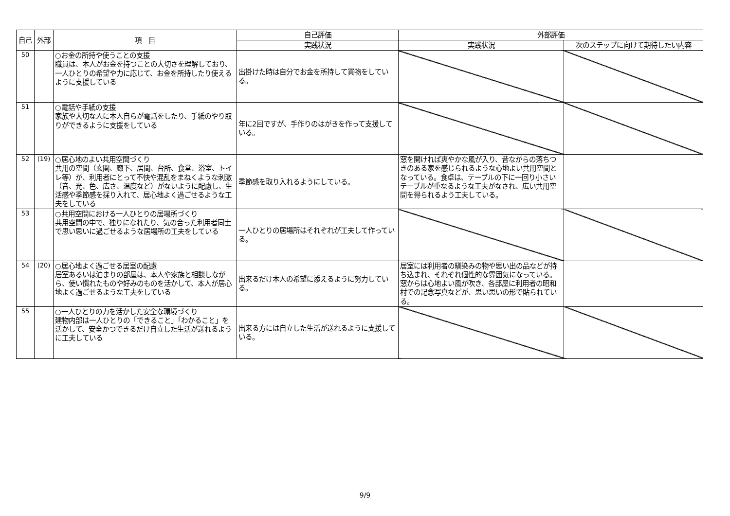| 自己 | 外部 | 項 目 | 自己評価 | 外部評価 | |
| --- | --- | --- | --- | --- | --- |
| | | | 実践状況 | 実践状況 | 次のステップに向けて期待したい内容 |
| 50 | | ○お金の所持や使うことの支援 職員は、本人がお金を持つことの大切さを理解しており、一人ひとりの希望や力に応じて、お金を所持したり使えるように支援している | 出掛けた時は自分でお金を所持して買物をしている。 | | |
| 51 | | ○電話や手紙の支援 家族や大切な人に本人自らが電話をしたり、手紙のやり取りができるように支援をしている | 年に2回ですが、手作りのはがきを作って支援している。 | | |
| 52 | (19) | ○居心地のよい共用空間づくり 共用の空間（玄関、廊下、居間、台所、食堂、浴室、トイレ等）が、利用者にとって不快や混乱をまねくような刺激（音、光、色、広さ、温度など）がないように配慮し、生活感や季節感を採り入れて、居心地よく過ごせるような工夫をしている | 季節感を取り入れるようにしている。 | 窓を開ければ爽やかな風が入り、昔ながらの落ちつきのある家を感じられるような心地よい共用空間となっている。食卓は、テーブルの下に一回り小さいテーブルが重なるような工夫がなされ、広い共用空間を得られるよう工夫している。 | |
| 53 | | ○共用空間における一人ひとりの居場所づくり 共用空間の中で、独りになれたり、気の合った利用者同士で思い思いに過ごせるような居場所の工夫をしている | 一人ひとりの居場所はそれぞれが工夫して作っている。 | | |
| 54 | (20) | ○居心地よく過ごせる居室の配慮 居室あるいは泊まりの部屋は、本人や家族と相談しながら、使い慣れたものや好みのものを活かして、本人が居心地よく過ごせるような工夫をしている | 出来るだけ本人の希望に添えるように努力している。 | 居室には利用者の馴染みの物や思い出の品などが持ち込まれ、それぞれ個性的な雰囲気になっている。窓からは心地よい風が吹き、各部屋に利用者の昭和村での記念写真などが、思い思いの形で貼られている。 | |
| 55 | | ○一人ひとりの力を活かした安全な環境づくり 建物内部は一人ひとりの「できること」「わかること」を活かして、安全かつできるだけ自立した生活が送れるように工夫している | 出来る方には自立した生活が送れるように支援している。 | | |
9/9